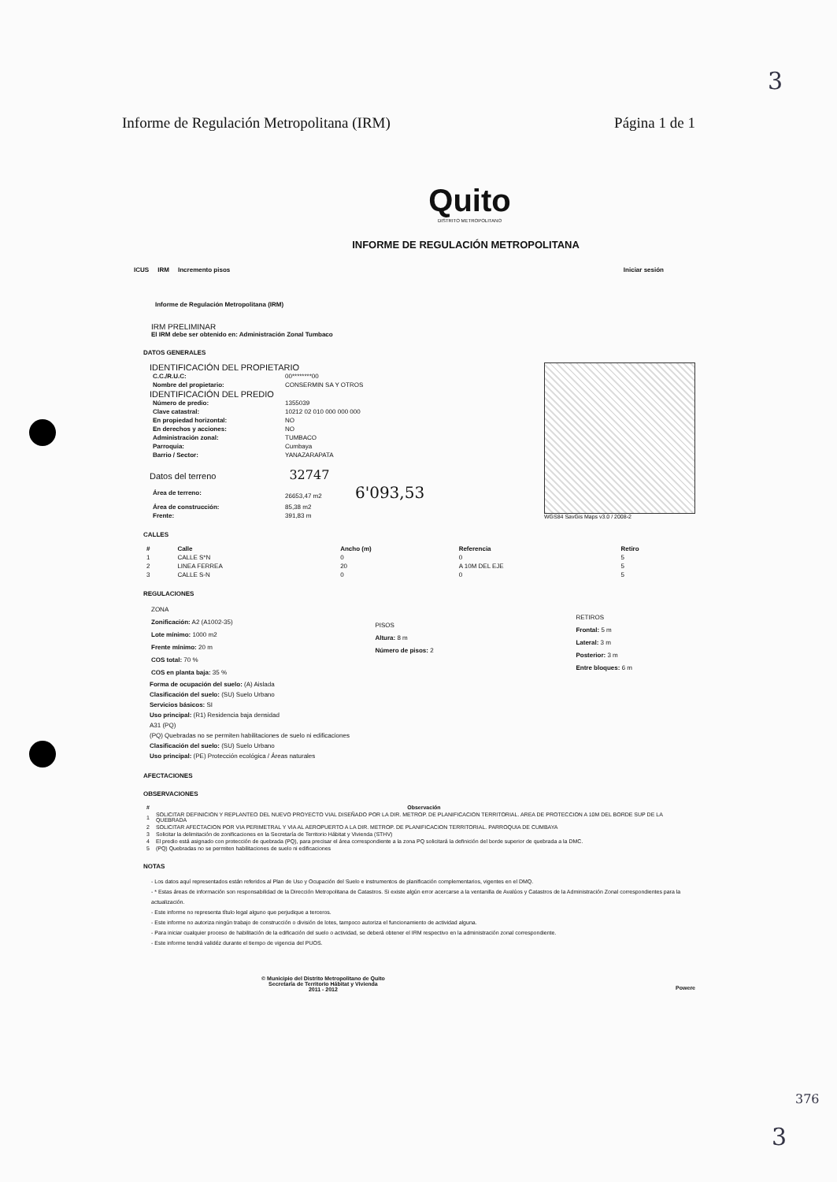3
Informe de Regulación Metropolitana (IRM) Página 1 de 1
Quito
DISTRITO METROPOLITANO
INFORME DE REGULACIÓN METROPOLITANA
ICUS IRM Incremento pisos Iniciar sesión
Informe de Regulación Metropolitana (IRM)
IRM PRELIMINAR
El IRM debe ser obtenido en: Administración Zonal Tumbaco
DATOS GENERALES
IDENTIFICACIÓN DEL PROPIETARIO
| C.C./R.U.C: | 00********00 |
| Nombre del propietario: | CONSERMIN SA Y OTROS |
IDENTIFICACIÓN DEL PREDIO
| Número de predio: | 1355039 |
| Clave catastral: | 10212 02 010 000 000 000 |
| En propiedad horizontal: | NO |
| En derechos y acciones: | NO |
| Administración zonal: | TUMBACO |
| Parroquia: | Cumbaya |
| Barrio / Sector: | YANAZARAPATA |
Datos del terreno 32747
| Área de terreno: | 26653,47 m2 6'093,53 |
| Área de construcción: | 85,38 m2 |
| Frente: | 391,83 m |
WGS84 SavGis Maps v3.0 / 2008-2
CALLES
| # | Calle | Ancho (m) | Referencia | Retiro |
| --- | --- | --- | --- | --- |
| 1 | CALLE S*N | 0 | 0 | 5 |
| 2 | LINEA FERREA | 20 | A 10M DEL EJE | 5 |
| 3 | CALLE S-N | 0 | 0 | 5 |
REGULACIONES
ZONA
Zonificación: A2 (A1002-35)
Lote mínimo: 1000 m2
Frente mínimo: 20 m
COS total: 70 %
COS en planta baja: 35 %
PISOS
Altura: 8 m
Número de pisos: 2
RETIROS
Frontal: 5 m
Lateral: 3 m
Posterior: 3 m
Entre bloques: 6 m
Forma de ocupación del suelo: (A) Aislada
Clasificación del suelo: (SU) Suelo Urbano
Servicios básicos: SI
Uso principal: (R1) Residencia baja densidad
A31 (PQ)
(PQ) Quebradas no se permiten habilitaciones de suelo ni edificaciones
Clasificación del suelo: (SU) Suelo Urbano
Uso principal: (PE) Protección ecológica / Áreas naturales
AFECTACIONES
OBSERVACIONES
| # | Observación |
| --- | --- |
| 1 | SOLICITAR DEFINICION Y REPLANTEO DEL NUEVO PROYECTO VIAL DISEÑADO POR LA DIR. METROP. DE PLANIFICACION TERRITORIAL. AREA DE PROTECCION A 10M DEL BORDE SUP DE LA QUEBRADA |
| 2 | SOLICITAR AFECTACION POR VIA PERIMETRAL Y VIA AL AEROPUERTO A LA DIR. METROP. DE PLANIFICACION TERRITORIAL. PARROQUIA DE CUMBAYA |
| 3 | Solicitar la delimitación de zonificaciones en la Secretaría de Territorio Hábitat y Vivienda (STHV) |
| 4 | El predio está asignado con protección de quebrada (PQ), para precisar el área correspondiente a la zona PQ solicitará la definición del borde superior de quebrada a la DMC. |
| 5 | (PQ) Quebradas no se permiten habilitaciones de suelo ni edificaciones |
NOTAS
- Los datos aquí representados están referidos al Plan de Uso y Ocupación del Suelo e instrumentos de planificación complementarios, vigentes en el DMQ.
- * Estas áreas de información son responsabilidad de la Dirección Metropolitana de Catastros. Si existe algún error acercarse a la ventanilla de Avalúos y Catastros de la Administración Zonal correspondientes para la actualización.
- Este informe no representa título legal alguno que perjudique a terceros.
- Este informe no autoriza ningún trabajo de construcción o división de lotes, tampoco autoriza el funcionamiento de actividad alguna.
- Para iniciar cualquier proceso de habilitación de la edificación del suelo o actividad, se deberá obtener el IRM respectivo en la administración zonal correspondiente.
- Este informe tendrá validéz durante el tiempo de vigencia del PUOS.
© Municipio del Distrito Metropolitano de Quito
Secretaría de Territorio Hábitat y Vivienda
2011 - 2012
Powere
376
3